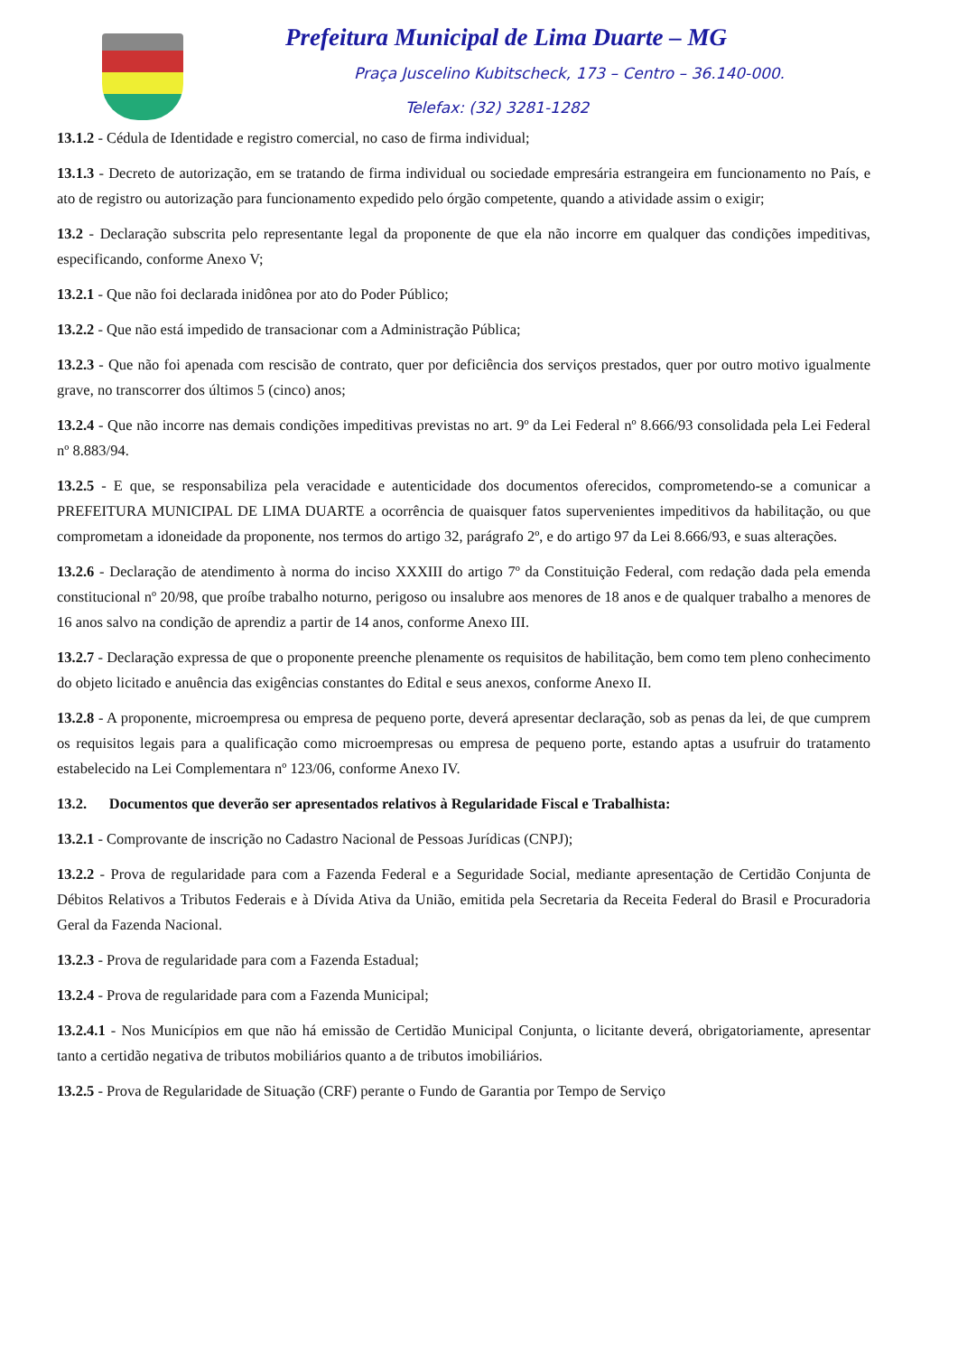Prefeitura Municipal de Lima Duarte – MG
Praça Juscelino Kubitscheck, 173 – Centro – 36.140-000.
Telefax: (32) 3281-1282
13.1.2 - Cédula de Identidade e registro comercial, no caso de firma individual;
13.1.3 - Decreto de autorização, em se tratando de firma individual ou sociedade empresária estrangeira em funcionamento no País, e ato de registro ou autorização para funcionamento expedido pelo órgão competente, quando a atividade assim o exigir;
13.2 - Declaração subscrita pelo representante legal da proponente de que ela não incorre em qualquer das condições impeditivas, especificando, conforme Anexo V;
13.2.1 - Que não foi declarada inidônea por ato do Poder Público;
13.2.2 - Que não está impedido de transacionar com a Administração Pública;
13.2.3 - Que não foi apenada com rescisão de contrato, quer por deficiência dos serviços prestados, quer por outro motivo igualmente grave, no transcorrer dos últimos 5 (cinco) anos;
13.2.4 - Que não incorre nas demais condições impeditivas previstas no art. 9º da Lei Federal nº 8.666/93 consolidada pela Lei Federal nº 8.883/94.
13.2.5 - E que, se responsabiliza pela veracidade e autenticidade dos documentos oferecidos, comprometendo-se a comunicar a PREFEITURA MUNICIPAL DE LIMA DUARTE a ocorrência de quaisquer fatos supervenientes impeditivos da habilitação, ou que comprometam a idoneidade da proponente, nos termos do artigo 32, parágrafo 2º, e do artigo 97 da Lei 8.666/93, e suas alterações.
13.2.6 - Declaração de atendimento à norma do inciso XXXIII do artigo 7º da Constituição Federal, com redação dada pela emenda constitucional nº 20/98, que proíbe trabalho noturno, perigoso ou insalubre aos menores de 18 anos e de qualquer trabalho a menores de 16 anos salvo na condição de aprendiz a partir de 14 anos, conforme Anexo III.
13.2.7 - Declaração expressa de que o proponente preenche plenamente os requisitos de habilitação, bem como tem pleno conhecimento do objeto licitado e anuência das exigências constantes do Edital e seus anexos, conforme Anexo II.
13.2.8 - A proponente, microempresa ou empresa de pequeno porte, deverá apresentar declaração, sob as penas da lei, de que cumprem os requisitos legais para a qualificação como microempresas ou empresa de pequeno porte, estando aptas a usufruir do tratamento estabelecido na Lei Complementara nº 123/06, conforme Anexo IV.
13.2. Documentos que deverão ser apresentados relativos à Regularidade Fiscal e Trabalhista:
13.2.1 - Comprovante de inscrição no Cadastro Nacional de Pessoas Jurídicas (CNPJ);
13.2.2 - Prova de regularidade para com a Fazenda Federal e a Seguridade Social, mediante apresentação de Certidão Conjunta de Débitos Relativos a Tributos Federais e à Dívida Ativa da União, emitida pela Secretaria da Receita Federal do Brasil e Procuradoria Geral da Fazenda Nacional.
13.2.3 - Prova de regularidade para com a Fazenda Estadual;
13.2.4 - Prova de regularidade para com a Fazenda Municipal;
13.2.4.1 - Nos Municípios em que não há emissão de Certidão Municipal Conjunta, o licitante deverá, obrigatoriamente, apresentar tanto a certidão negativa de tributos mobiliários quanto a de tributos imobiliários.
13.2.5 - Prova de Regularidade de Situação (CRF) perante o Fundo de Garantia por Tempo de Serviço